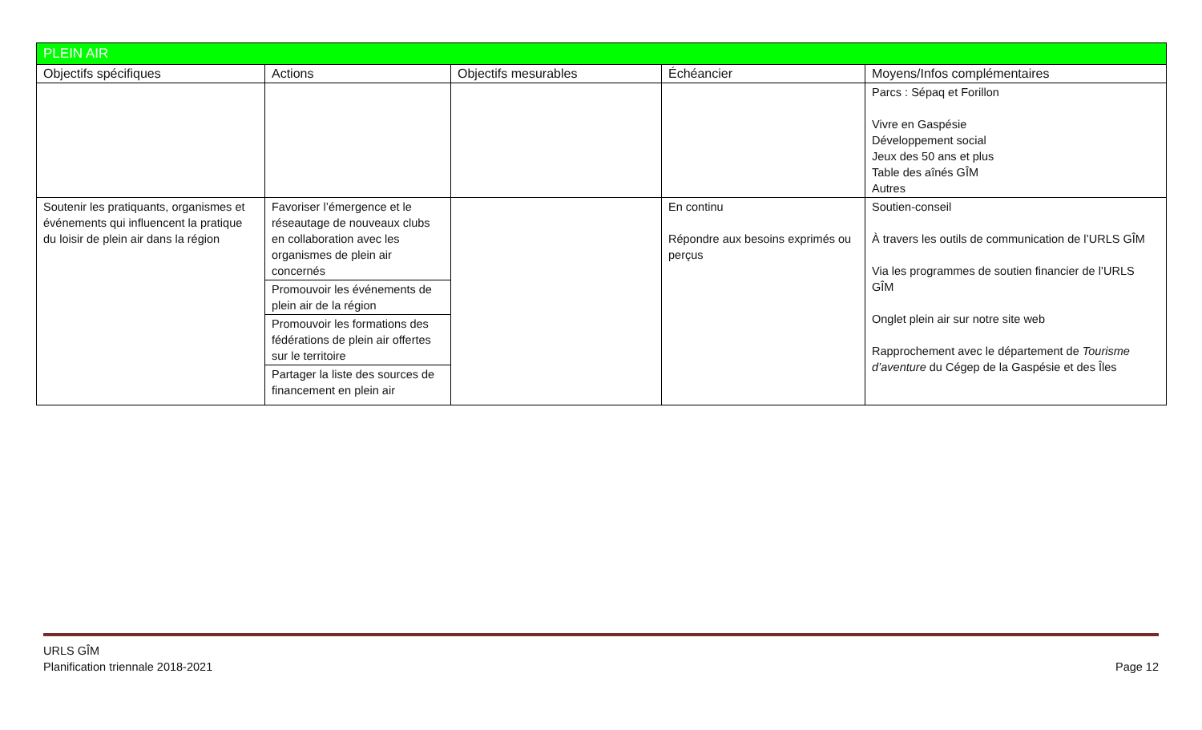| PLEIN AIR | | | | |
| --- | --- | --- | --- | --- |
| Objectifs spécifiques | Actions | Objectifs mesurables | Échéancier | Moyens/Infos complémentaires |
| | | | | Parcs : Sépaq et Forillon Vivre en Gaspésie Développement social Jeux des 50 ans et plus Table des aînés GÎM Autres |
| Soutenir les pratiquants, organismes et événements qui influencent la pratique du loisir de plein air dans la région | Favoriser l’émergence et le réseautage de nouveaux clubs en collaboration avec les organismes de plein air concernés | | En continu Répondre aux besoins exprimés ou perçus | Soutien-conseil À travers les outils de communication de l’URLS GÎM Via les programmes de soutien financier de l’URLS GÎM Onglet plein air sur notre site web Rapprochement avec le département de Tourisme d’aventure du Cégep de la Gaspésie et des Îles |
| | Promouvoir les événements de plein air de la région | | | |
| | Promouvoir les formations des fédérations de plein air offertes sur le territoire | | | |
| | Partager la liste des sources de financement en plein air | | | |
URLS GÎM
Planification triennale 2018-2021 Page 12